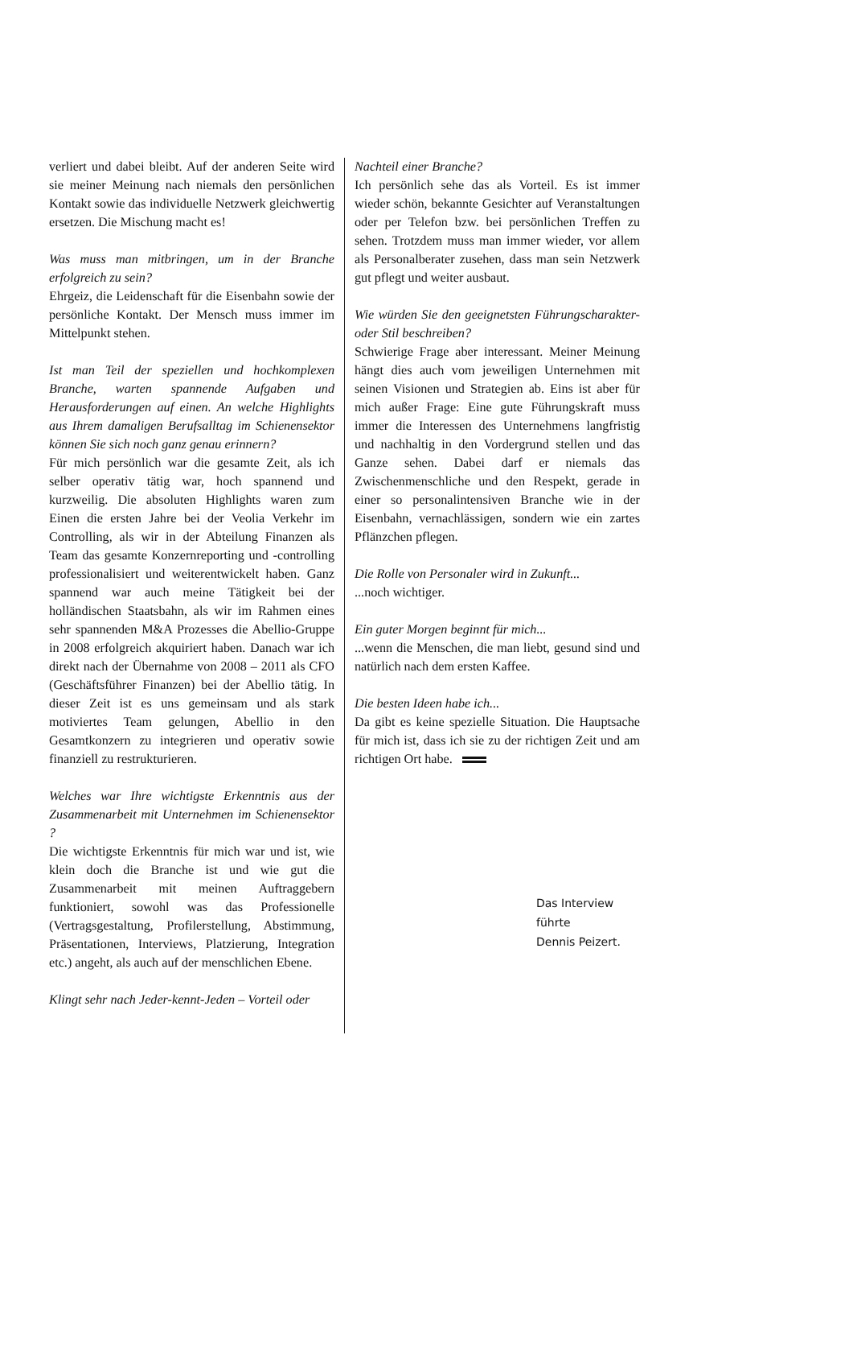verliert und dabei bleibt. Auf der anderen Seite wird sie meiner Meinung nach niemals den persönlichen Kontakt sowie das individuelle Netzwerk gleichwertig ersetzen. Die Mischung macht es!
Was muss man mitbringen, um in der Branche erfolgreich zu sein?
Ehrgeiz, die Leidenschaft für die Eisenbahn sowie der persönliche Kontakt. Der Mensch muss immer im Mittelpunkt stehen.
Ist man Teil der speziellen und hochkomplexen Branche, warten spannende Aufgaben und Herausforderungen auf einen. An welche Highlights aus Ihrem damaligen Berufsalltag im Schienensektor können Sie sich noch ganz genau erinnern?
Für mich persönlich war die gesamte Zeit, als ich selber operativ tätig war, hoch spannend und kurzweilig. Die absoluten Highlights waren zum Einen die ersten Jahre bei der Veolia Verkehr im Controlling, als wir in der Abteilung Finanzen als Team das gesamte Konzernreporting und -controlling professionalisiert und weiterentwickelt haben. Ganz spannend war auch meine Tätigkeit bei der holländischen Staatsbahn, als wir im Rahmen eines sehr spannenden M&A Prozesses die Abellio-Gruppe in 2008 erfolgreich akquiriert haben. Danach war ich direkt nach der Übernahme von 2008 – 2011 als CFO (Geschäftsführer Finanzen) bei der Abellio tätig. In dieser Zeit ist es uns gemeinsam und als stark motiviertes Team gelungen, Abellio in den Gesamtkonzern zu integrieren und operativ sowie finanziell zu restrukturieren.
Welches war Ihre wichtigste Erkenntnis aus der Zusammenarbeit mit Unternehmen im Schienensektor ?
Die wichtigste Erkenntnis für mich war und ist, wie klein doch die Branche ist und wie gut die Zusammenarbeit mit meinen Auftraggebern funktioniert, sowohl was das Professionelle (Vertragsgestaltung, Profilerstellung, Abstimmung, Präsentationen, Interviews, Platzierung, Integration etc.) angeht, als auch auf der menschlichen Ebene.
Klingt sehr nach Jeder-kennt-Jeden – Vorteil oder
Nachteil einer Branche?
Ich persönlich sehe das als Vorteil. Es ist immer wieder schön, bekannte Gesichter auf Veranstaltungen oder per Telefon bzw. bei persönlichen Treffen zu sehen. Trotzdem muss man immer wieder, vor allem als Personalberater zusehen, dass man sein Netzwerk gut pflegt und weiter ausbaut.
Wie würden Sie den geeignetsten Führungscharakter- oder Stil beschreiben?
Schwierige Frage aber interessant. Meiner Meinung hängt dies auch vom jeweiligen Unternehmen mit seinen Visionen und Strategien ab. Eins ist aber für mich außer Frage: Eine gute Führungskraft muss immer die Interessen des Unternehmens langfristig und nachhaltig in den Vordergrund stellen und das Ganze sehen. Dabei darf er niemals das Zwischenmenschliche und den Respekt, gerade in einer so personalintensiven Branche wie in der Eisenbahn, vernachlässigen, sondern wie ein zartes Pflänzchen pflegen.
Die Rolle von Personaler wird in Zukunft......noch wichtiger.
Ein guter Morgen beginnt für mich......wenn die Menschen, die man liebt, gesund sind und natürlich nach dem ersten Kaffee.
Die besten Ideen habe ich...
Da gibt es keine spezielle Situation. Die Hauptsache für mich ist, dass ich sie zu der richtigen Zeit und am richtigen Ort habe.
Das Interview führte
Dennis Peizert.